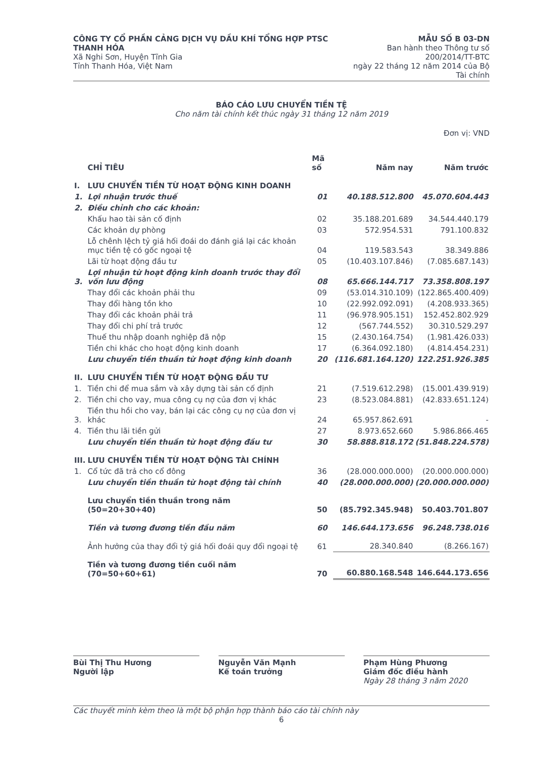CÔNG TY CỔ PHẦN CẢNG DỊCH VỤ DẦU KHÍ TỔNG HỢP PTSC THANH HÓA
Xã Nghi Sơn, Huyện Tĩnh Gia
Tỉnh Thanh Hóa, Việt Nam
MẪU SỐ B 03-DN
Ban hành theo Thông tư số 200/2014/TT-BTC
ngày 22 tháng 12 năm 2014 của Bộ Tài chính
BÁO CÁO LƯU CHUYỂN TIỀN TỆ
Cho năm tài chính kết thúc ngày 31 tháng 12 năm 2019
Đơn vị: VND
| | CHỈ TIÊU | Mã số | Năm nay | Năm trước |
| --- | --- | --- | --- | --- |
| I. | LƯU CHUYỂN TIỀN TỪ HOẠT ĐỘNG KINH DOANH | | | |
| 1. | Lợi nhuận trước thuế | 01 | 40.188.512.800 | 45.070.604.443 |
| 2. | Điều chỉnh cho các khoản: | | | |
| | Khấu hao tài sản cố định | 02 | 35.188.201.689 | 34.544.440.179 |
| | Các khoản dự phòng | 03 | 572.954.531 | 791.100.832 |
| | Lỗ chênh lệch tỷ giá hối đoái do đánh giá lại các khoản mục tiền tệ có gốc ngoại tệ | 04 | 119.583.543 | 38.349.886 |
| | Lãi từ hoạt động đầu tư | 05 | (10.403.107.846) | (7.085.687.143) |
| 3. | Lợi nhuận từ hoạt động kinh doanh trước thay đổi vốn lưu động | 08 | 65.666.144.717 | 73.358.808.197 |
| | Thay đổi các khoản phải thu | 09 | (53.014.310.109) | (122.865.400.409) |
| | Thay đổi hàng tồn kho | 10 | (22.992.092.091) | (4.208.933.365) |
| | Thay đổi các khoản phải trả | 11 | (96.978.905.151) | 152.452.802.929 |
| | Thay đổi chi phí trả trước | 12 | (567.744.552) | 30.310.529.297 |
| | Thuế thu nhập doanh nghiệp đã nộp | 15 | (2.430.164.754) | (1.981.426.033) |
| | Tiền chi khác cho hoạt động kinh doanh | 17 | (6.364.092.180) | (4.814.454.231) |
| | Lưu chuyển tiền thuần từ hoạt động kinh doanh | 20 | (116.681.164.120) | 122.251.926.385 |
| II. | LƯU CHUYỂN TIỀN TỪ HOẠT ĐỘNG ĐẦU TƯ | | | |
| 1. | Tiền chi để mua sắm và xây dựng tài sản cố định | 21 | (7.519.612.298) | (15.001.439.919) |
| 2. | Tiền chi cho vay, mua công cụ nợ của đơn vị khác | 23 | (8.523.084.881) | (42.833.651.124) |
| 3. | Tiền thu hồi cho vay, bán lại các công cụ nợ của đơn vị khác | 24 | 65.957.862.691 | - |
| 4. | Tiền thu lãi tiền gửi | 27 | 8.973.652.660 | 5.986.866.465 |
| | Lưu chuyển tiền thuần từ hoạt động đầu tư | 30 | 58.888.818.172 | (51.848.224.578) |
| III. | LƯU CHUYỂN TIỀN TỪ HOẠT ĐỘNG TÀI CHÍNH | | | |
| 1. | Cổ tức đã trả cho cổ đông | 36 | (28.000.000.000) | (20.000.000.000) |
| | Lưu chuyển tiền thuần từ hoạt động tài chính | 40 | (28.000.000.000) | (20.000.000.000) |
| | Lưu chuyển tiền thuần trong năm (50=20+30+40) | 50 | (85.792.345.948) | 50.403.701.807 |
| | Tiền và tương đương tiền đầu năm | 60 | 146.644.173.656 | 96.248.738.016 |
| | Ảnh hưởng của thay đổi tỷ giá hối đoái quy đổi ngoại tệ | 61 | 28.340.840 | (8.266.167) |
| | Tiền và tương đương tiền cuối năm (70=50+60+61) | 70 | 60.880.168.548 | 146.644.173.656 |
Bùi Thị Thu Hương
Người lập
Nguyễn Văn Mạnh
Kế toán trưởng
Phạm Hùng Phương
Giám đốc điều hành
Ngày 28 tháng 3 năm 2020
Các thuyết minh kèm theo là một bộ phận hợp thành báo cáo tài chính này
6